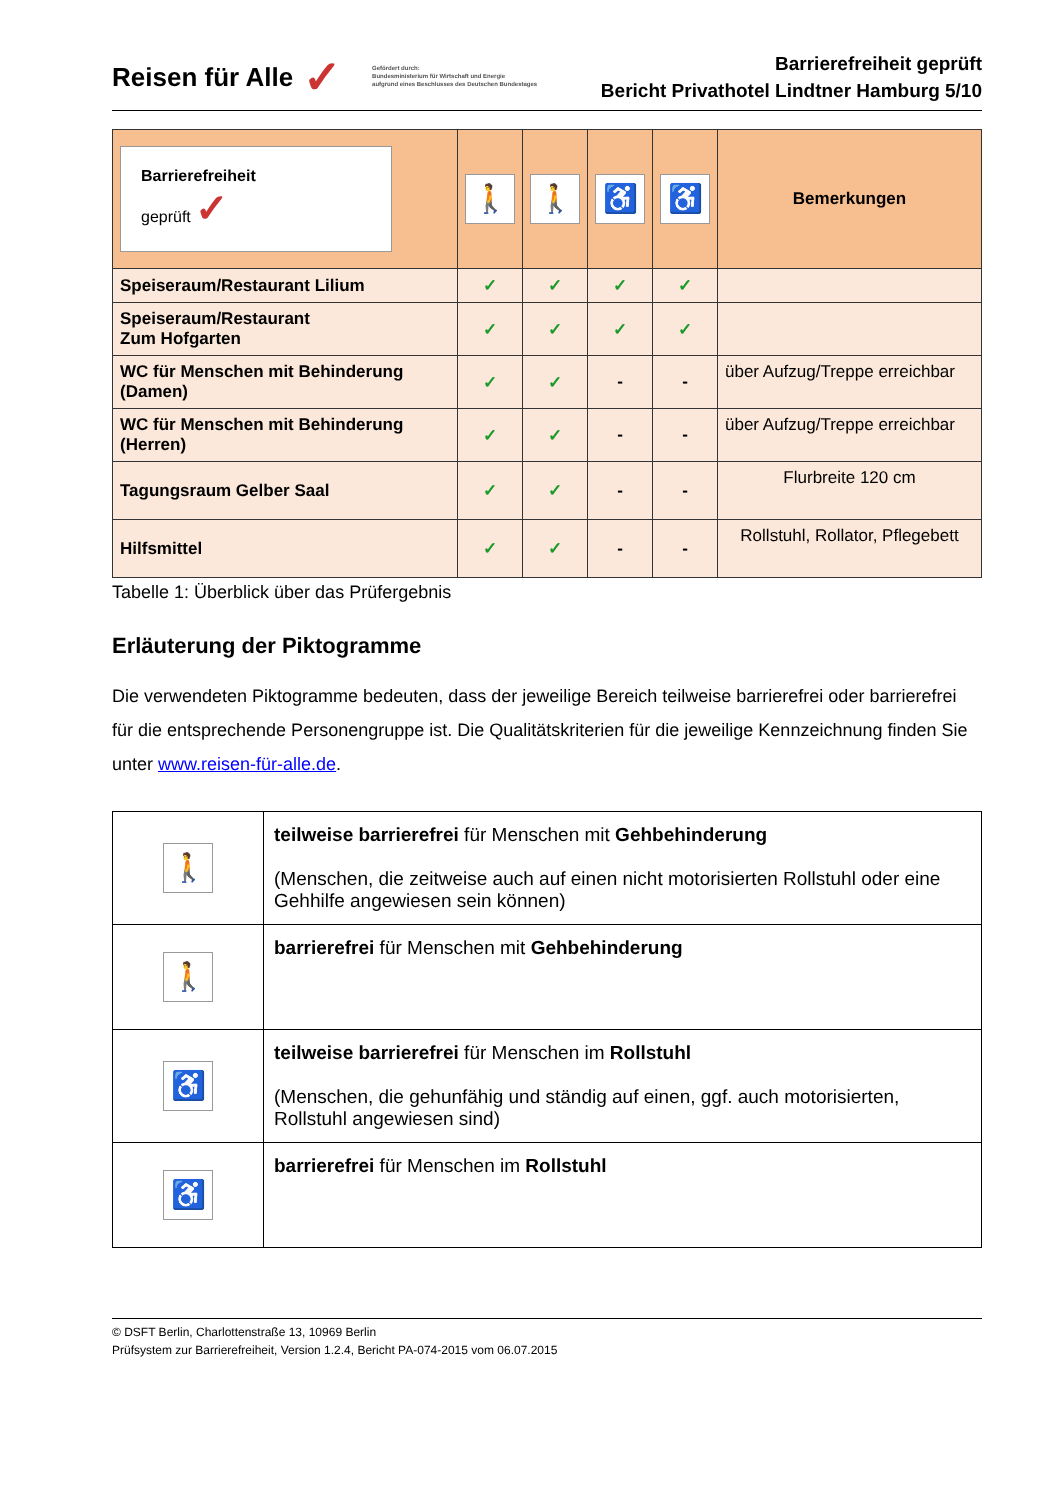Reisen für Alle ✓ Gefördert durch:
Bundesministerium für Wirtschaft und Energie
aufgrund eines Beschlusses des Deutschen Bundestages
Barrierefreiheit geprüft
Bericht Privathotel Lindtner Hamburg 5/10
| Barrierefreiheit geprüft ✓ | 🚶 | 🚶 | ♿ | ♿ | Bemerkungen |
| --- | --- | --- | --- | --- | --- |
| Speiseraum/Restaurant Lilium | ✓ | ✓ | ✓ | ✓ | |
| Speiseraum/Restaurant Zum Hofgarten | ✓ | ✓ | ✓ | ✓ | |
| WC für Menschen mit Behinderung (Damen) | ✓ | ✓ | - | - | über Aufzug/Treppe erreichbar |
| WC für Menschen mit Behinderung (Herren) | ✓ | ✓ | - | - | über Aufzug/Treppe erreichbar |
| Tagungsraum Gelber Saal | ✓ | ✓ | - | - | Flurbreite 120 cm |
| Hilfsmittel | ✓ | ✓ | - | - | Rollstuhl, Rollator, Pflegebett |
Tabelle 1: Überblick über das Prüfergebnis
Erläuterung der Piktogramme
Die verwendeten Piktogramme bedeuten, dass der jeweilige Bereich teilweise barrierefrei oder barrierefrei für die entsprechende Personengruppe ist. Die Qualitätskriterien für die jeweilige Kennzeichnung finden Sie unter www.reisen-für-alle.de.
| 🚶 | teilweise barrierefrei für Menschen mit Gehbehinderung (Menschen, die zeitweise auch auf einen nicht motorisierten Rollstuhl oder eine Gehhilfe angewiesen sein können) |
| 🚶 | barrierefrei für Menschen mit Gehbehinderung |
| ♿ | teilweise barrierefrei für Menschen im Rollstuhl (Menschen, die gehunfähig und ständig auf einen, ggf. auch motorisierten, Rollstuhl angewiesen sind) |
| ♿ | barrierefrei für Menschen im Rollstuhl |
© DSFT Berlin, Charlottenstraße 13, 10969 Berlin
Prüfsystem zur Barrierefreiheit, Version 1.2.4, Bericht PA-074-2015 vom 06.07.2015